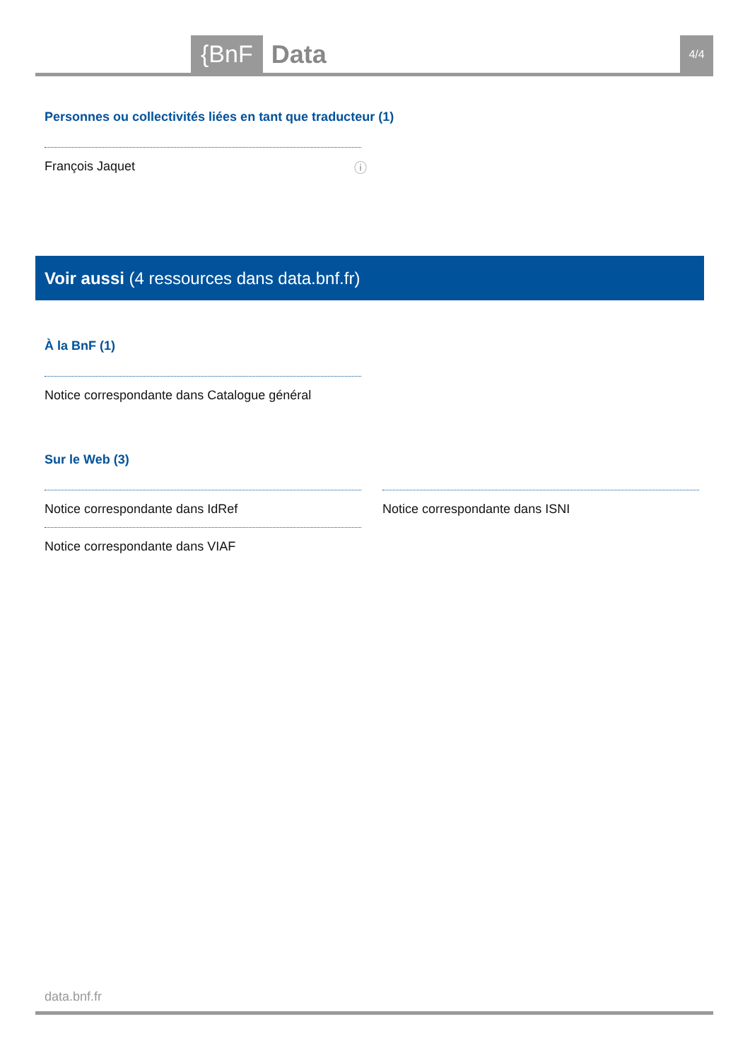{BnF Data 4/4
Personnes ou collectivités liées en tant que traducteur (1)
François Jaquet ⓘ
Voir aussi (4 ressources dans data.bnf.fr)
À la BnF (1)
Notice correspondante dans Catalogue général
Sur le Web (3)
Notice correspondante dans IdRef
Notice correspondante dans VIAF
Notice correspondante dans ISNI
data.bnf.fr